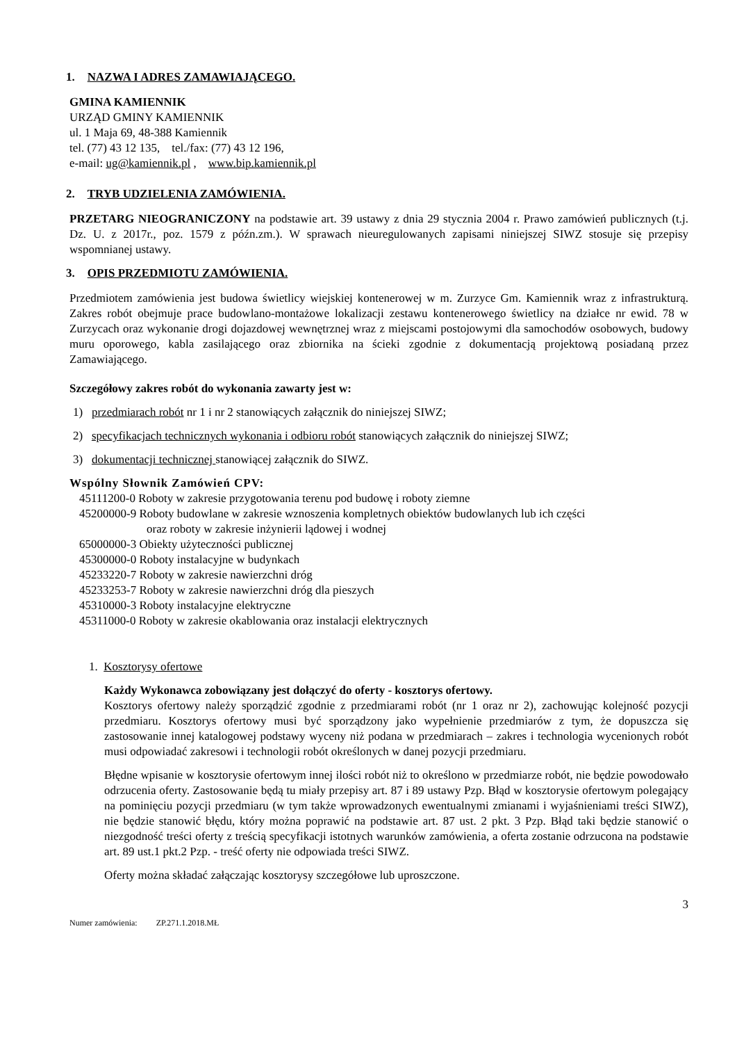1. NAZWA I ADRES ZAMAWIAJĄCEGO.
GMINA KAMIENNIK
URZĄD GMINY KAMIENNIK
ul. 1 Maja 69, 48-388 Kamiennik
tel. (77) 43 12 135, tel./fax: (77) 43 12 196,
e-mail: ug@kamiennik.pl , www.bip.kamiennik.pl
2. TRYB UDZIELENIA ZAMÓWIENIA.
PRZETARG NIEOGRANICZONY na podstawie art. 39 ustawy z dnia 29 stycznia 2004 r. Prawo zamówień publicznych (t.j. Dz. U. z 2017r., poz. 1579 z późn.zm.). W sprawach nieuregulowanych zapisami niniejszej SIWZ stosuje się przepisy wspomnianej ustawy.
3. OPIS PRZEDMIOTU ZAMÓWIENIA.
Przedmiotem zamówienia jest budowa świetlicy wiejskiej kontenerowej w m. Zurzyce Gm. Kamiennik wraz z infrastrukturą. Zakres robót obejmuje prace budowlano-montażowe lokalizacji zestawu kontenerowego świetlicy na działce nr ewid. 78 w Zurzycach oraz wykonanie drogi dojazdowej wewnętrznej wraz z miejscami postojowymi dla samochodów osobowych, budowy muru oporowego, kabla zasilającego oraz zbiornika na ścieki zgodnie z dokumentacją projektową posiadaną przez Zamawiającego.
Szczegółowy zakres robót do wykonania zawarty jest w:
1) przedmiarach robót nr 1 i nr 2 stanowiących załącznik do niniejszej SIWZ;
2) specyfikacjach technicznych wykonania i odbioru robót stanowiących załącznik do niniejszej SIWZ;
3) dokumentacji technicznej stanowiącej załącznik do SIWZ.
Wspólny Słownik Zamówień CPV:
45111200-0 Roboty w zakresie przygotowania terenu pod budowę i roboty ziemne
45200000-9 Roboty budowlane w zakresie wznoszenia kompletnych obiektów budowlanych lub ich części
oraz roboty w zakresie inżynierii lądowej i wodnej
65000000-3 Obiekty użyteczności publicznej
45300000-0 Roboty instalacyjne w budynkach
45233220-7 Roboty w zakresie nawierzchni dróg
45233253-7 Roboty w zakresie nawierzchni dróg dla pieszych
45310000-3 Roboty instalacyjne elektryczne
45311000-0 Roboty w zakresie okablowania oraz instalacji elektrycznych
1. Kosztorysy ofertowe
Każdy Wykonawca zobowiązany jest dołączyć do oferty - kosztorys ofertowy.
Kosztorys ofertowy należy sporządzić zgodnie z przedmiarami robót (nr 1 oraz nr 2), zachowując kolejność pozycji przedmiaru. Kosztorys ofertowy musi być sporządzony jako wypełnienie przedmiarów z tym, że dopuszcza się zastosowanie innej katalogowej podstawy wyceny niż podana w przedmiarach – zakres i technologia wycenionych robót musi odpowiadać zakresowi i technologii robót określonych w danej pozycji przedmiaru.
Błędne wpisanie w kosztorysie ofertowym innej ilości robót niż to określono w przedmiarze robót, nie będzie powodowało odrzucenia oferty. Zastosowanie będą tu miały przepisy art. 87 i 89 ustawy Pzp. Błąd w kosztorysie ofertowym polegający na pominięciu pozycji przedmiaru (w tym także wprowadzonych ewentualnymi zmianami i wyjaśnieniami treści SIWZ), nie będzie stanowić błędu, który można poprawić na podstawie art. 87 ust. 2 pkt. 3 Pzp. Błąd taki będzie stanowić o niezgodność treści oferty z treścią specyfikacji istotnych warunków zamówienia, a oferta zostanie odrzucona na podstawie art. 89 ust.1 pkt.2 Pzp. - treść oferty nie odpowiada treści SIWZ.
Oferty można składać załączając kosztorysy szczegółowe lub uproszczone.
3
Numer zamówienia: ZP.271.1.2018.MŁ